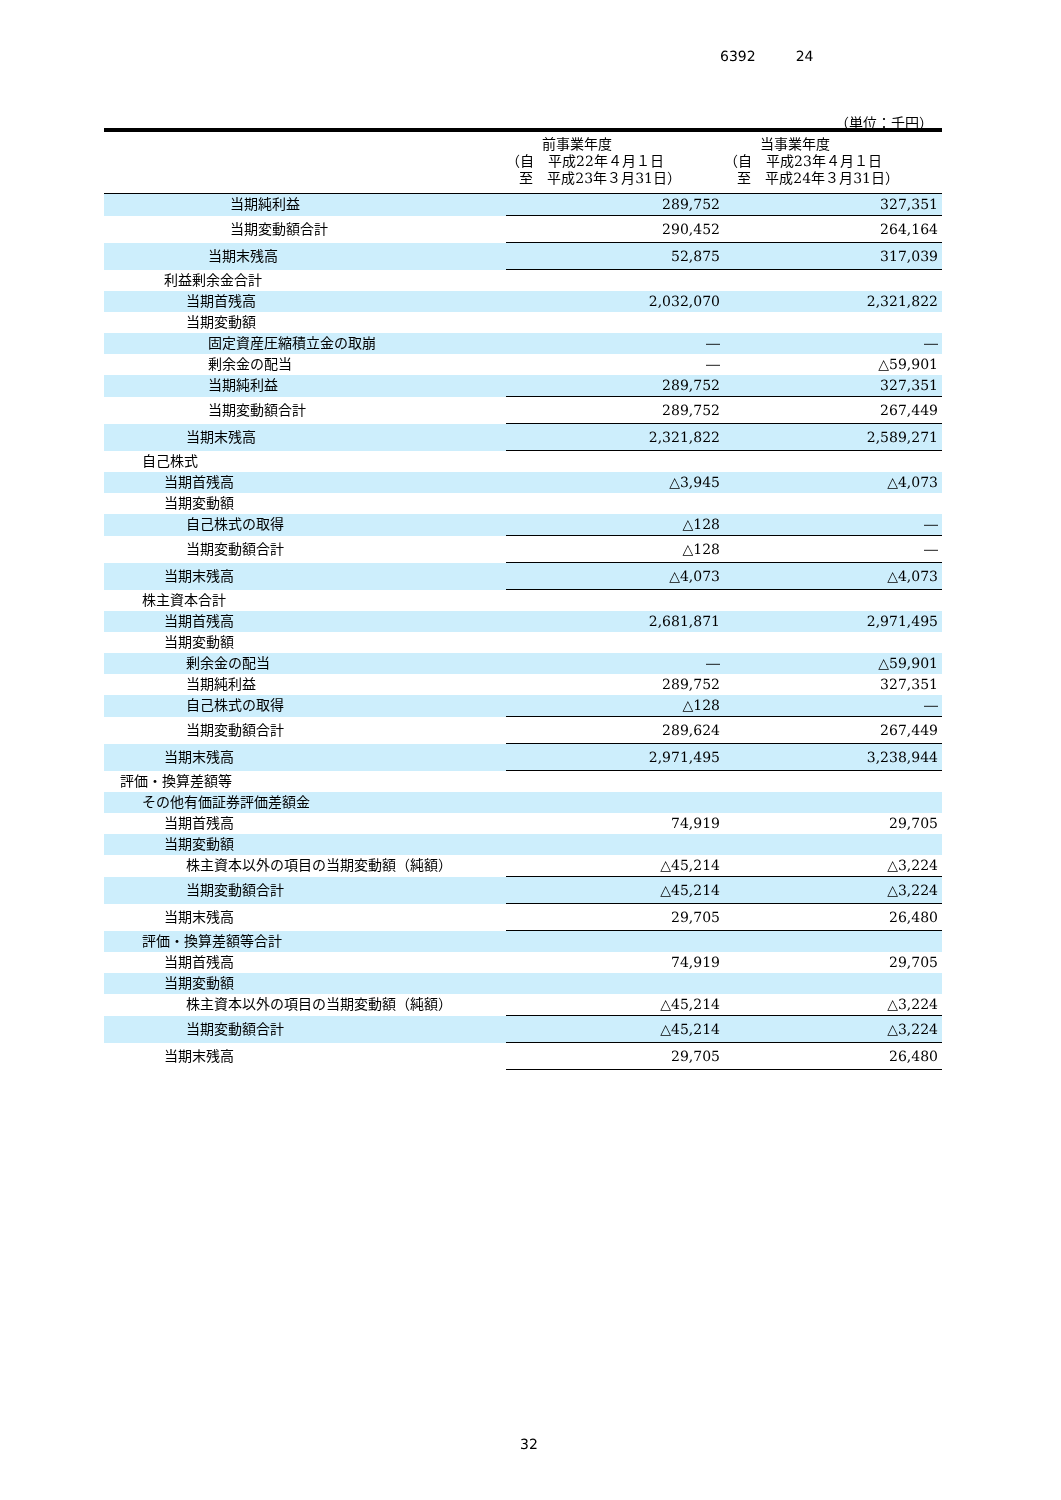6392 24
（単位：千円）
| | 前事業年度 （自 平成22年４月１日 至 平成23年３月31日） | 当事業年度 （自 平成23年４月１日 至 平成24年３月31日） |
| --- | --- | --- |
| 当期純利益 | 289,752 | 327,351 |
| 当期変動額合計 | 290,452 | 264,164 |
| 当期末残高 | 52,875 | 317,039 |
| 利益剰余金合計 | | |
| 当期首残高 | 2,032,070 | 2,321,822 |
| 当期変動額 | | |
| 固定資産圧縮積立金の取崩 | ― | ― |
| 剰余金の配当 | ― | △59,901 |
| 当期純利益 | 289,752 | 327,351 |
| 当期変動額合計 | 289,752 | 267,449 |
| 当期末残高 | 2,321,822 | 2,589,271 |
| 自己株式 | | |
| 当期首残高 | △3,945 | △4,073 |
| 当期変動額 | | |
| 自己株式の取得 | △128 | ― |
| 当期変動額合計 | △128 | ― |
| 当期末残高 | △4,073 | △4,073 |
| 株主資本合計 | | |
| 当期首残高 | 2,681,871 | 2,971,495 |
| 当期変動額 | | |
| 剰余金の配当 | ― | △59,901 |
| 当期純利益 | 289,752 | 327,351 |
| 自己株式の取得 | △128 | ― |
| 当期変動額合計 | 289,624 | 267,449 |
| 当期末残高 | 2,971,495 | 3,238,944 |
| 評価・換算差額等 | | |
| その他有価証券評価差額金 | | |
| 当期首残高 | 74,919 | 29,705 |
| 当期変動額 | | |
| 株主資本以外の項目の当期変動額（純額） | △45,214 | △3,224 |
| 当期変動額合計 | △45,214 | △3,224 |
| 当期末残高 | 29,705 | 26,480 |
| 評価・換算差額等合計 | | |
| 当期首残高 | 74,919 | 29,705 |
| 当期変動額 | | |
| 株主資本以外の項目の当期変動額（純額） | △45,214 | △3,224 |
| 当期変動額合計 | △45,214 | △3,224 |
| 当期末残高 | 29,705 | 26,480 |
32